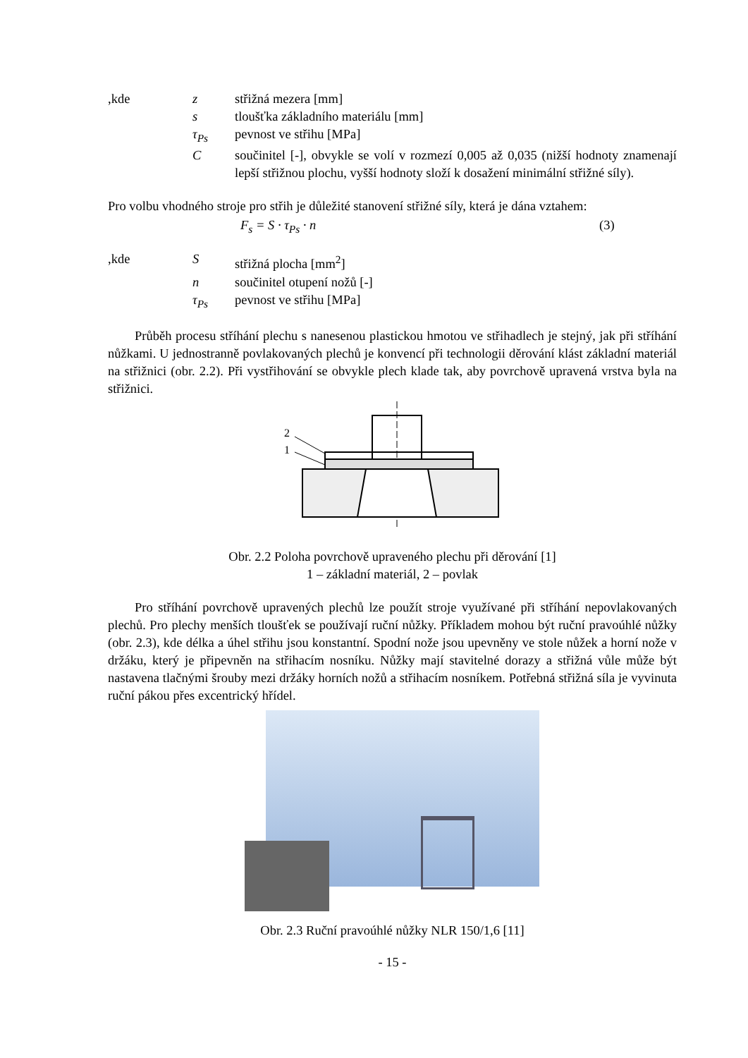,kde z střižná mezera [mm]
s tloušťka základního materiálu [mm]
τ<sub>Ps</sub> pevnost ve střihu [MPa]
C součinitel [-], obvykle se volí v rozmezí 0,005 až 0,035 (nižší hodnoty znamenají lepší střižnou plochu, vyšší hodnoty složí k dosažení minimální střižné síly).
Pro volbu vhodného stroje pro střih je důležité stanovení střižné síly, která je dána vztahem:
F<sub>s</sub> = S · τ<sub>Ps</sub> · n (3)
,kde S střižná plocha [mm<sup>2</sup>]
n součinitel otupení nožů [-]
τ<sub>Ps</sub> pevnost ve střihu [MPa]
Průběh procesu stříhání plechu s nanesenou plastickou hmotou ve střihadlech je stejný, jak při stříhání nůžkami. U jednostranně povlakovaných plechů je konvencí při technologii děrování klást základní materiál na střižnici (obr. 2.2). Při vystřihování se obvykle plech klade tak, aby povrchově upravená vrstva byla na střižnici.
2
1
Obr. 2.2 Poloha povrchově upraveného plechu při děrování [1]
1 – základní materiál, 2 – povlak
Pro stříhání povrchově upravených plechů lze použít stroje využívané při stříhání nepovlakovaných plechů. Pro plechy menších tloušťek se používají ruční nůžky. Příkladem mohou být ruční pravoúhlé nůžky (obr. 2.3), kde délka a úhel střihu jsou konstantní. Spodní nože jsou upevněny ve stole nůžek a horní nože v držáku, který je připevněn na střihacím nosníku. Nůžky mají stavitelné dorazy a střižná vůle může být nastavena tlačnými šrouby mezi držáky horních nožů a střihacím nosníkem. Potřebná střižná síla je vyvinuta ruční pákou přes excentrický hřídel.
Obr. 2.3 Ruční pravoúhlé nůžky NLR 150/1,6 [11]
- 15 -